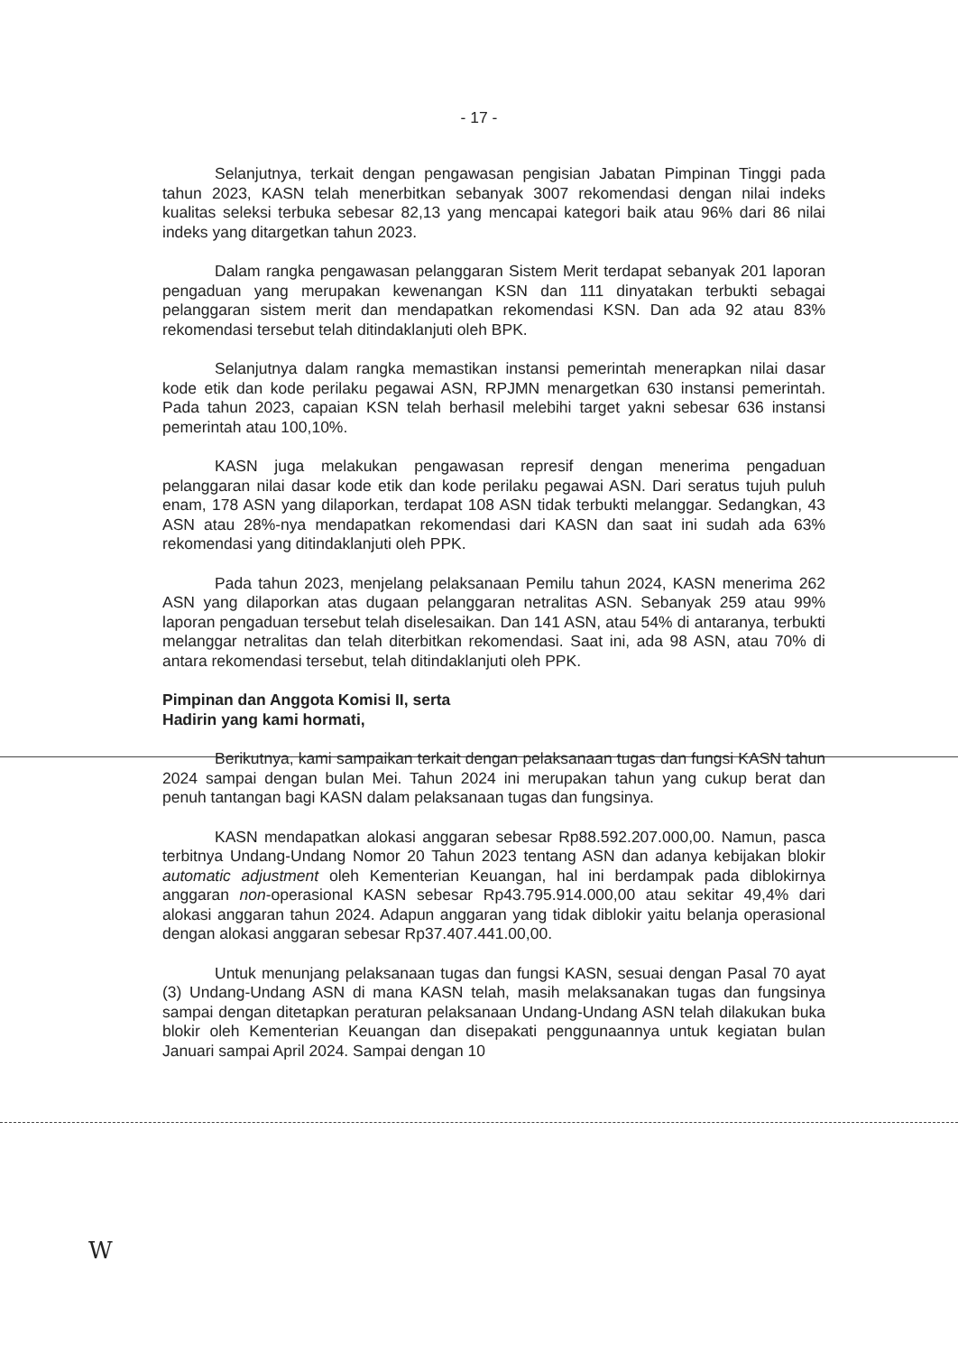- 17 -
Selanjutnya, terkait dengan pengawasan pengisian Jabatan Pimpinan Tinggi pada tahun 2023, KASN telah menerbitkan sebanyak 3007 rekomendasi dengan nilai indeks kualitas seleksi terbuka sebesar 82,13 yang mencapai kategori baik atau 96% dari 86 nilai indeks yang ditargetkan tahun 2023.
Dalam rangka pengawasan pelanggaran Sistem Merit terdapat sebanyak 201 laporan pengaduan yang merupakan kewenangan KSN dan 111 dinyatakan terbukti sebagai pelanggaran sistem merit dan mendapatkan rekomendasi KSN. Dan ada 92 atau 83% rekomendasi tersebut telah ditindaklanjuti oleh BPK.
Selanjutnya dalam rangka memastikan instansi pemerintah menerapkan nilai dasar kode etik dan kode perilaku pegawai ASN, RPJMN menargetkan 630 instansi pemerintah. Pada tahun 2023, capaian KSN telah berhasil melebihi target yakni sebesar 636 instansi pemerintah atau 100,10%.
KASN juga melakukan pengawasan represif dengan menerima pengaduan pelanggaran nilai dasar kode etik dan kode perilaku pegawai ASN. Dari seratus tujuh puluh enam, 178 ASN yang dilaporkan, terdapat 108 ASN tidak terbukti melanggar. Sedangkan, 43 ASN atau 28%-nya mendapatkan rekomendasi dari KASN dan saat ini sudah ada 63% rekomendasi yang ditindaklanjuti oleh PPK.
Pada tahun 2023, menjelang pelaksanaan Pemilu tahun 2024, KASN menerima 262 ASN yang dilaporkan atas dugaan pelanggaran netralitas ASN. Sebanyak 259 atau 99% laporan pengaduan tersebut telah diselesaikan. Dan 141 ASN, atau 54% di antaranya, terbukti melanggar netralitas dan telah diterbitkan rekomendasi. Saat ini, ada 98 ASN, atau 70% di antara rekomendasi tersebut, telah ditindaklanjuti oleh PPK.
Pimpinan dan Anggota Komisi II, serta
Hadirin yang kami hormati,
Berikutnya, kami sampaikan terkait dengan pelaksanaan tugas dan fungsi KASN tahun 2024 sampai dengan bulan Mei. Tahun 2024 ini merupakan tahun yang cukup berat dan penuh tantangan bagi KASN dalam pelaksanaan tugas dan fungsinya.
KASN mendapatkan alokasi anggaran sebesar Rp88.592.207.000,00. Namun, pasca terbitnya Undang-Undang Nomor 20 Tahun 2023 tentang ASN dan adanya kebijakan blokir automatic adjustment oleh Kementerian Keuangan, hal ini berdampak pada diblokirnya anggaran non-operasional KASN sebesar Rp43.795.914.000,00 atau sekitar 49,4% dari alokasi anggaran tahun 2024. Adapun anggaran yang tidak diblokir yaitu belanja operasional dengan alokasi anggaran sebesar Rp37.407.441.00,00.
Untuk menunjang pelaksanaan tugas dan fungsi KASN, sesuai dengan Pasal 70 ayat (3) Undang-Undang ASN di mana KASN telah, masih melaksanakan tugas dan fungsinya sampai dengan ditetapkan peraturan pelaksanaan Undang-Undang ASN telah dilakukan buka blokir oleh Kementerian Keuangan dan disepakati penggunaannya untuk kegiatan bulan Januari sampai April 2024. Sampai dengan 10
W